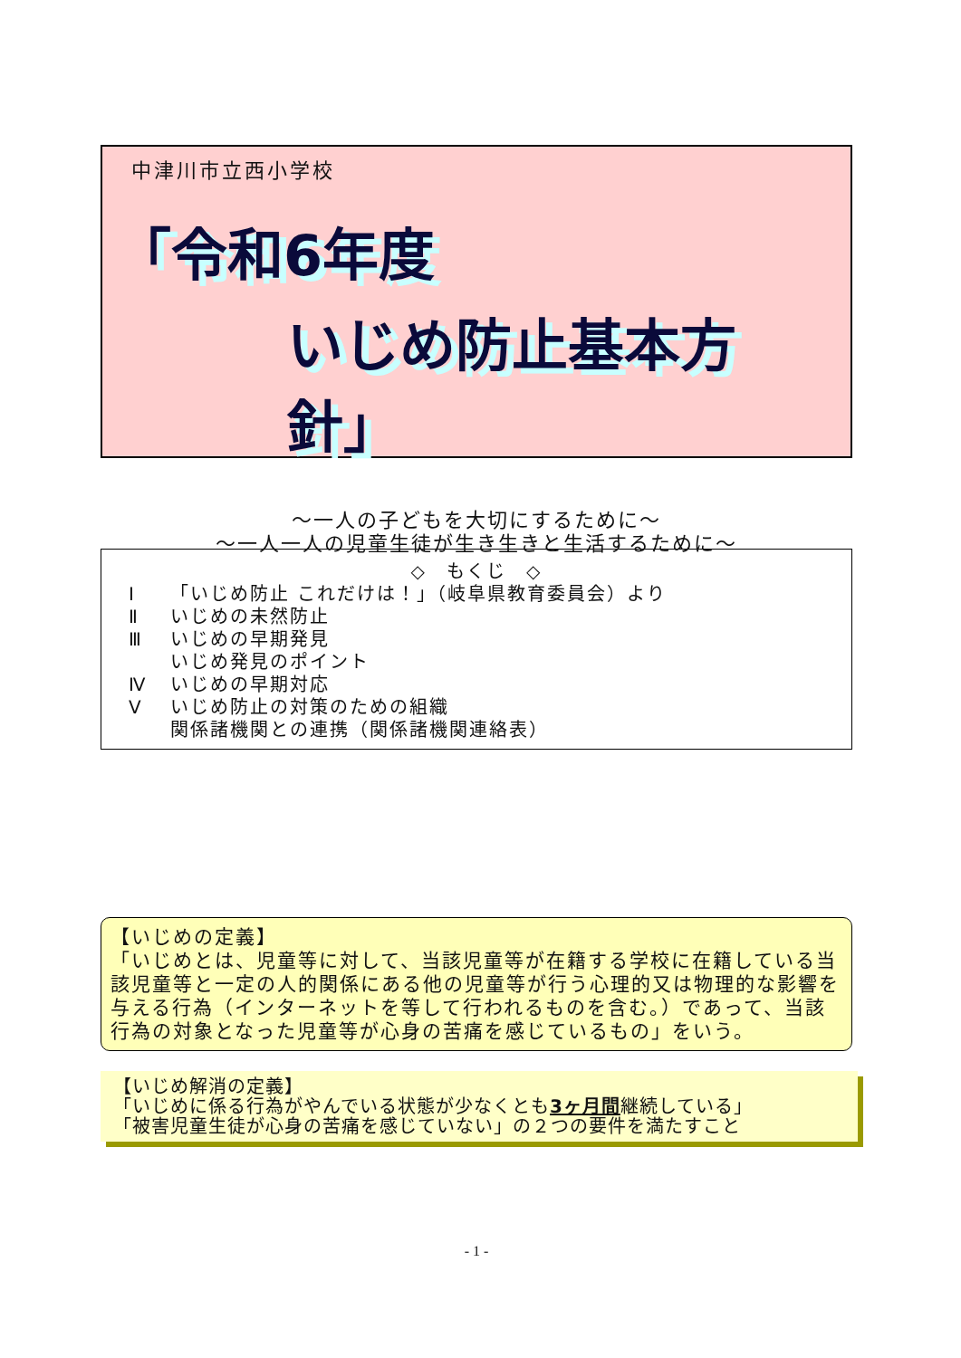中津川市立西小学校
「令和6年度
いじめ防止基本方針」
～一人の子どもを大切にするために～
～一人一人の児童生徒が生き生きと生活するために～
◇　もくじ　◇
Ⅰ 「いじめ防止 これだけは！」（岐阜県教育委員会）より
Ⅱ いじめの未然防止
Ⅲ いじめの早期発見
いじめ発見のポイント
Ⅳ いじめの早期対応
Ⅴ いじめ防止の対策のための組織
関係諸機関との連携（関係諸機関連絡表）
【いじめの定義】
「いじめとは、児童等に対して、当該児童等が在籍する学校に在籍している当該児童等と一定の人的関係にある他の児童等が行う心理的又は物理的な影響を与える行為（インターネットを等して行われるものを含む。）であって、当該行為の対象となった児童等が心身の苦痛を感じているもの」をいう。
【いじめ解消の定義】
「いじめに係る行為がやんでいる状態が少なくとも3ヶ月間継続している」
「被害児童生徒が心身の苦痛を感じていない」の２つの要件を満たすこと
- 1 -